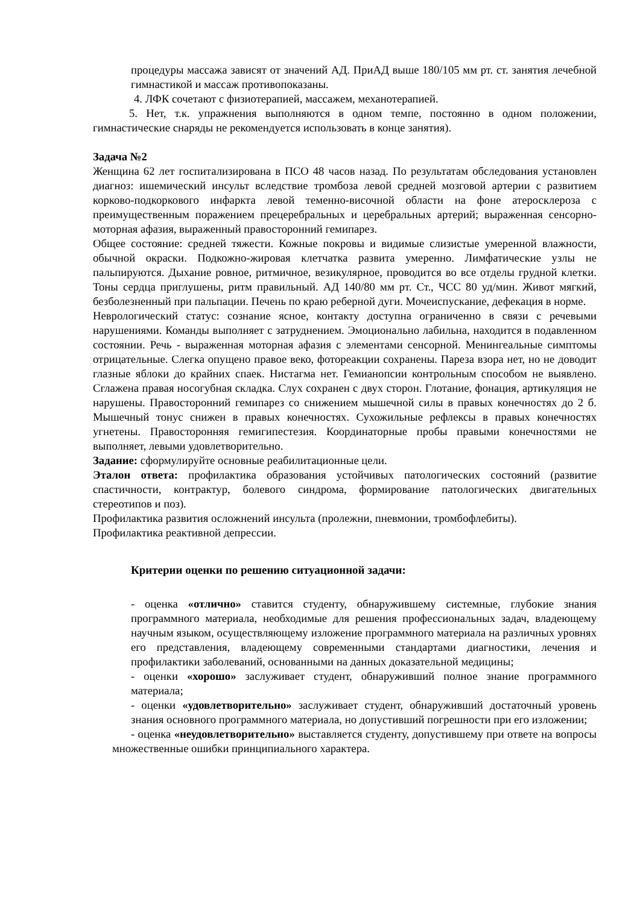процедуры массажа зависят от значений АД. ПриАД выше 180/105 мм рт. ст. занятия лечебной гимнастикой и массаж противопоказаны.
4. ЛФК сочетают с физиотерапией, массажем, механотерапией.
5. Нет, т.к. упражнения выполняются в одном темпе, постоянно в одном положении, гимнастические снаряды не рекомендуется использовать в конце занятия).
Задача №2
Женщина 62 лет госпитализирована в ПСО 48 часов назад. По результатам обследования установлен диагноз: ишемический инсульт вследствие тромбоза левой средней мозговой артерии с развитием корково-подкоркового инфаркта левой теменно-височной области на фоне атеросклероза с преимущественным поражением прецеребральных и церебральных артерий; выраженная сенсорно-моторная афазия, выраженный правосторонний гемипарез.
Общее состояние: средней тяжести. Кожные покровы и видимые слизистые умеренной влажности, обычной окраски. Подкожно-жировая клетчатка развита умеренно. Лимфатические узлы не пальпируются. Дыхание ровное, ритмичное, везикулярное, проводится во все отделы грудной клетки. Тоны сердца приглушены, ритм правильный. АД 140/80 мм рт. Ст., ЧСС 80 уд/мин. Живот мягкий, безболезненный при пальпации. Печень по краю реберной дуги. Мочеиспускание, дефекация в норме.
Неврологический статус: сознание ясное, контакту доступна ограниченно в связи с речевыми нарушениями. Команды выполняет с затруднением. Эмоционально лабильна, находится в подавленном состоянии. Речь - выраженная моторная афазия с элементами сенсорной. Менингеальные симптомы отрицательные. Слегка опущено правое веко, фотореакции сохранены. Пареза взора нет, но не доводит глазные яблоки до крайних спаек. Нистагма нет. Гемианопсии контрольным способом не выявлено. Сглажена правая носогубная складка. Слух сохранен с двух сторон. Глотание, фонация, артикуляция не нарушены. Правосторонний гемипарез со снижением мышечной силы в правых конечностях до 2 б. Мышечный тонус снижен в правых конечностях. Сухожильные рефлексы в правых конечностях угнетены. Правосторонняя гемигипестезия. Координаторные пробы правыми конечностями не выполняет, левыми удовлетворительно.
Задание: сформулируйте основные реабилитационные цели.
Эталон ответа: профилактика образования устойчивых патологических состояний (развитие спастичности, контрактур, болевого синдрома, формирование патологических двигательных стереотипов и поз).
Профилактика развития осложнений инсульта (пролежни, пневмонии, тромбофлебиты).
Профилактика реактивной депрессии.
Критерии оценки по решению ситуационной задачи:
- оценка «отлично» ставится студенту, обнаружившему системные, глубокие знания программного материала, необходимые для решения профессиональных задач, владеющему научным языком, осуществляющему изложение программного материала на различных уровнях его представления, владеющему современными стандартами диагностики, лечения и профилактики заболеваний, основанными на данных доказательной медицины;
- оценки «хорошо» заслуживает студент, обнаруживший полное знание программного материала;
- оценки «удовлетворительно» заслуживает студент, обнаруживший достаточный уровень знания основного программного материала, но допустивший погрешности при его изложении;
- оценка «неудовлетворительно» выставляется студенту, допустившему при ответе на вопросы множественные ошибки принципиального характера.